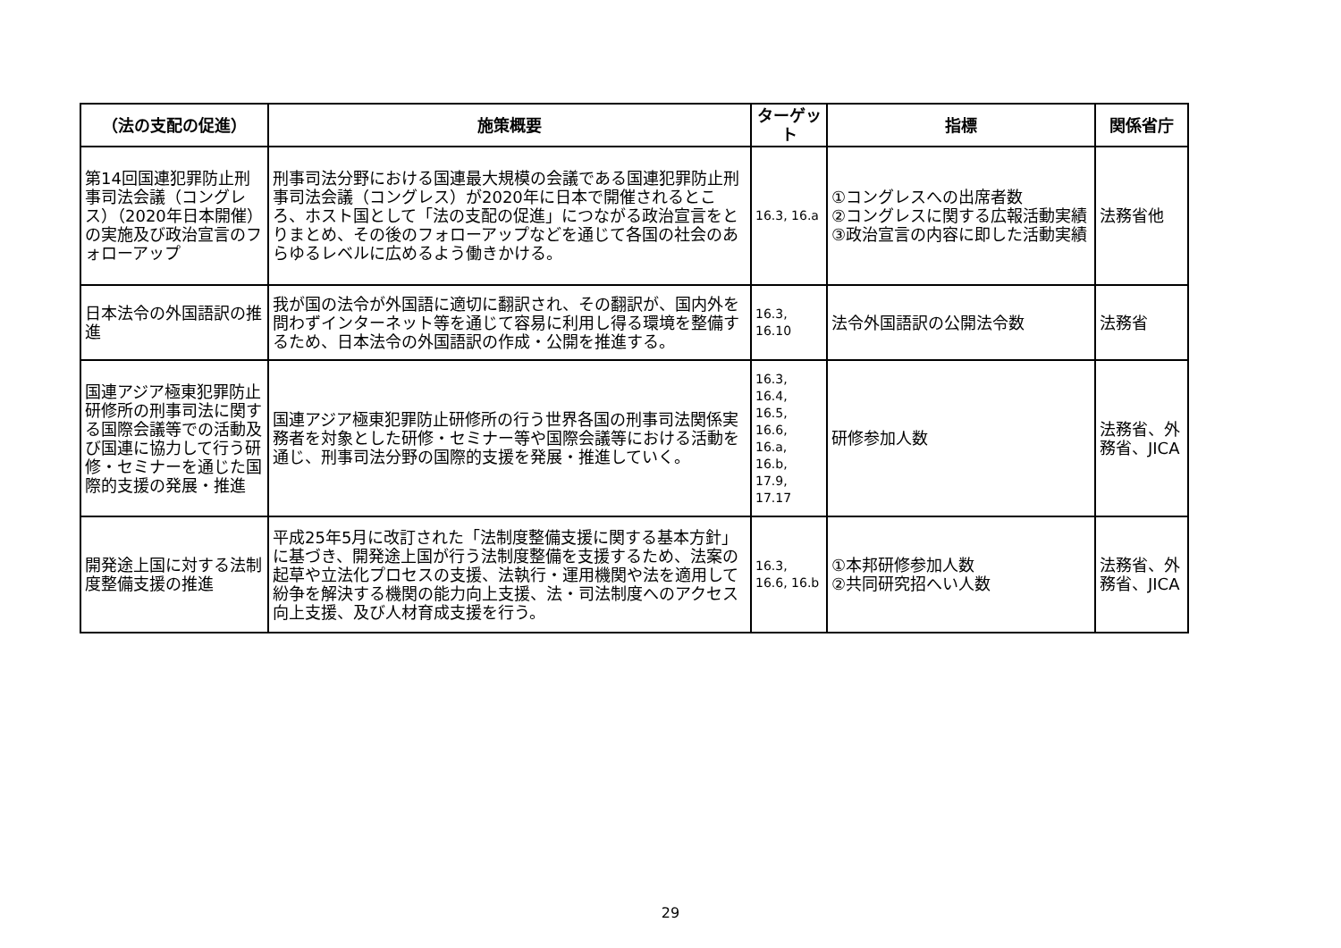| （法の支配の促進） | 施策概要 | ターゲット | 指標 | 関係省庁 |
| --- | --- | --- | --- | --- |
| 第14回国連犯罪防止刑事司法会議（コングレス）（2020年日本開催）の実施及び政治宣言のフォローアップ | 刑事司法分野における国連最大規模の会議である国連犯罪防止刑事司法会議（コングレス）が2020年に日本で開催されるところ、ホスト国として「法の支配の促進」につながる政治宣言をとりまとめ、その後のフォローアップなどを通じて各国の社会のあらゆるレベルに広めるよう働きかける。 | 16.3, 16.a | ①コングレスへの出席者数 ②コングレスに関する広報活動実績 ③政治宣言の内容に即した活動実績 | 法務省他 |
| 日本法令の外国語訳の推進 | 我が国の法令が外国語に適切に翻訳され、その翻訳が、国内外を問わずインターネット等を通じて容易に利用し得る環境を整備するため、日本法令の外国語訳の作成・公開を推進する。 | 16.3, 16.10 | 法令外国語訳の公開法令数 | 法務省 |
| 国連アジア極東犯罪防止研修所の刑事司法に関する国際会議等での活動及び国連に協力して行う研修・セミナーを通じた国際的支援の発展・推進 | 国連アジア極東犯罪防止研修所の行う世界各国の刑事司法関係実務者を対象とした研修・セミナー等や国際会議等における活動を通じ、刑事司法分野の国際的支援を発展・推進していく。 | 16.3, 16.4, 16.5, 16.6, 16.a, 16.b, 17.9, 17.17 | 研修参加人数 | 法務省、外務省、JICA |
| 開発途上国に対する法制度整備支援の推進 | 平成25年5月に改訂された「法制度整備支援に関する基本方針」に基づき、開発途上国が行う法制度整備を支援するため、法案の起草や立法化プロセスの支援、法執行・運用機関や法を適用して紛争を解決する機関の能力向上支援、法・司法制度へのアクセス向上支援、及び人材育成支援を行う。 | 16.3, 16.6, 16.b | ①本邦研修参加人数 ②共同研究招へい人数 | 法務省、外務省、JICA |
29